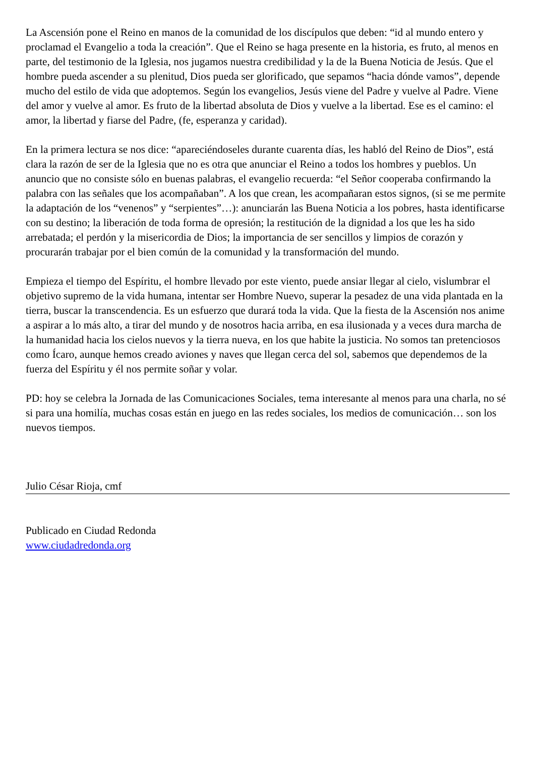La Ascensión pone el Reino en manos de la comunidad de los discípulos que deben: “id al mundo entero y proclamad el Evangelio a toda la creación”. Que el Reino se haga presente en la historia, es fruto, al menos en parte, del testimonio de la Iglesia, nos jugamos nuestra credibilidad y la de la Buena Noticia de Jesús. Que el hombre pueda ascender a su plenitud, Dios pueda ser glorificado, que sepamos “hacia dónde vamos”, depende mucho del estilo de vida que adoptemos. Según los evangelios, Jesús viene del Padre y vuelve al Padre. Viene del amor y vuelve al amor. Es fruto de la libertad absoluta de Dios y vuelve a la libertad. Ese es el camino: el amor, la libertad y fiarse del Padre, (fe, esperanza y caridad).
En la primera lectura se nos dice: “apareciéndoseles durante cuarenta días, les habló del Reino de Dios”, está clara la razón de ser de la Iglesia que no es otra que anunciar el Reino a todos los hombres y pueblos. Un anuncio que no consiste sólo en buenas palabras, el evangelio recuerda: “el Señor cooperaba confirmando la palabra con las señales que los acompañaban”. A los que crean, les acompañaran estos signos, (si se me permite la adaptación de los “venenos” y “serpientes”…): anunciarán las Buena Noticia a los pobres, hasta identificarse con su destino; la liberación de toda forma de opresión; la restitución de la dignidad a los que les ha sido arrebatada; el perdón y la misericordia de Dios; la importancia de ser sencillos y limpios de corazón y procurarán trabajar por el bien común de la comunidad y la transformación del mundo.
Empieza el tiempo del Espíritu, el hombre llevado por este viento, puede ansiar llegar al cielo, vislumbrar el objetivo supremo de la vida humana, intentar ser Hombre Nuevo, superar la pesadez de una vida plantada en la tierra, buscar la transcendencia. Es un esfuerzo que durará toda la vida. Que la fiesta de la Ascensión nos anime a aspirar a lo más alto, a tirar del mundo y de nosotros hacia arriba, en esa ilusionada y a veces dura marcha de la humanidad hacia los cielos nuevos y la tierra nueva, en los que habite la justicia. No somos tan pretenciosos como Ícaro, aunque hemos creado aviones y naves que llegan cerca del sol, sabemos que dependemos de la fuerza del Espíritu y él nos permite soñar y volar.
PD: hoy se celebra la Jornada de las Comunicaciones Sociales, tema interesante al menos para una charla, no sé si para una homilía, muchas cosas están en juego en las redes sociales, los medios de comunicación… son los nuevos tiempos.
Julio César Rioja, cmf
Publicado en Ciudad Redonda
www.ciudadredonda.org